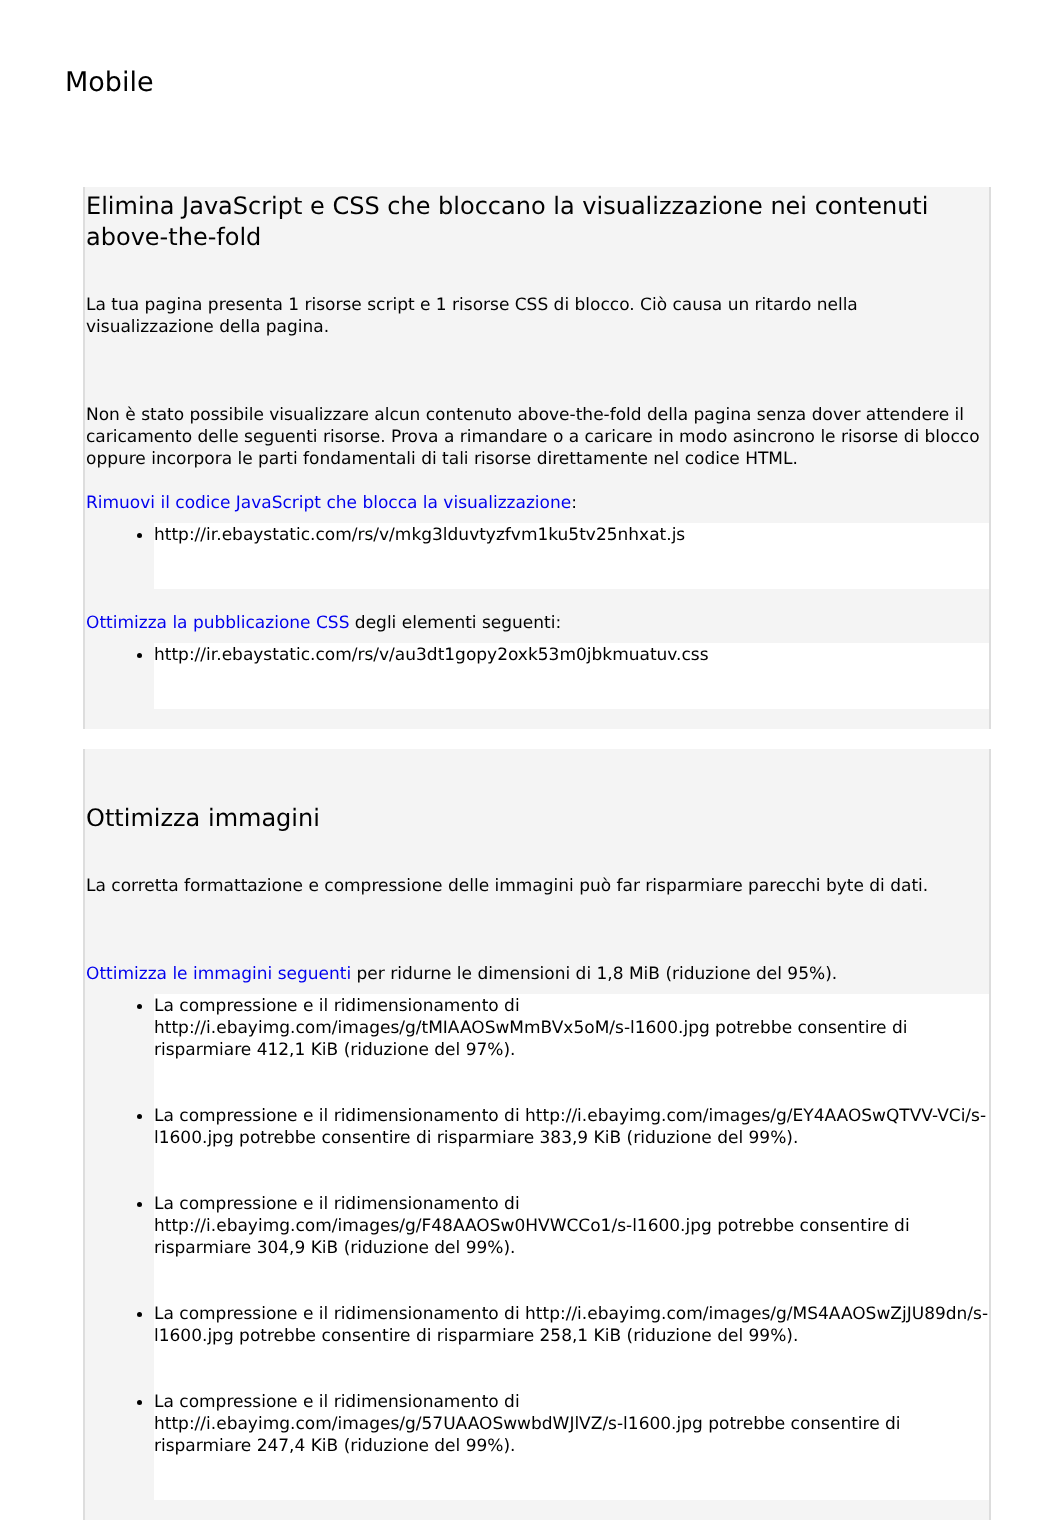Mobile
Elimina JavaScript e CSS che bloccano la visualizzazione nei contenuti above-the-fold
La tua pagina presenta 1 risorse script e 1 risorse CSS di blocco. Ciò causa un ritardo nella visualizzazione della pagina.
Non è stato possibile visualizzare alcun contenuto above-the-fold della pagina senza dover attendere il caricamento delle seguenti risorse. Prova a rimandare o a caricare in modo asincrono le risorse di blocco oppure incorpora le parti fondamentali di tali risorse direttamente nel codice HTML.
Rimuovi il codice JavaScript che blocca la visualizzazione:
http://ir.ebaystatic.com/rs/v/mkg3lduvtyzfvm1ku5tv25nhxat.js
Ottimizza la pubblicazione CSS degli elementi seguenti:
http://ir.ebaystatic.com/rs/v/au3dt1gopy2oxk53m0jbkmuatuv.css
Ottimizza immagini
La corretta formattazione e compressione delle immagini può far risparmiare parecchi byte di dati.
Ottimizza le immagini seguenti per ridurne le dimensioni di 1,8 MiB (riduzione del 95%).
La compressione e il ridimensionamento di http://i.ebayimg.com/images/g/tMIAAOSwMmBVx5oM/s-l1600.jpg potrebbe consentire di risparmiare 412,1 KiB (riduzione del 97%).
La compressione e il ridimensionamento di http://i.ebayimg.com/images/g/EY4AAOSwQTVV-VCi/s-l1600.jpg potrebbe consentire di risparmiare 383,9 KiB (riduzione del 99%).
La compressione e il ridimensionamento di http://i.ebayimg.com/images/g/F48AAOSw0HVWCCo1/s-l1600.jpg potrebbe consentire di risparmiare 304,9 KiB (riduzione del 99%).
La compressione e il ridimensionamento di http://i.ebayimg.com/images/g/MS4AAOSwZjJU89dn/s-l1600.jpg potrebbe consentire di risparmiare 258,1 KiB (riduzione del 99%).
La compressione e il ridimensionamento di http://i.ebayimg.com/images/g/57UAAOSwwbdWJlVZ/s-l1600.jpg potrebbe consentire di risparmiare 247,4 KiB (riduzione del 99%).